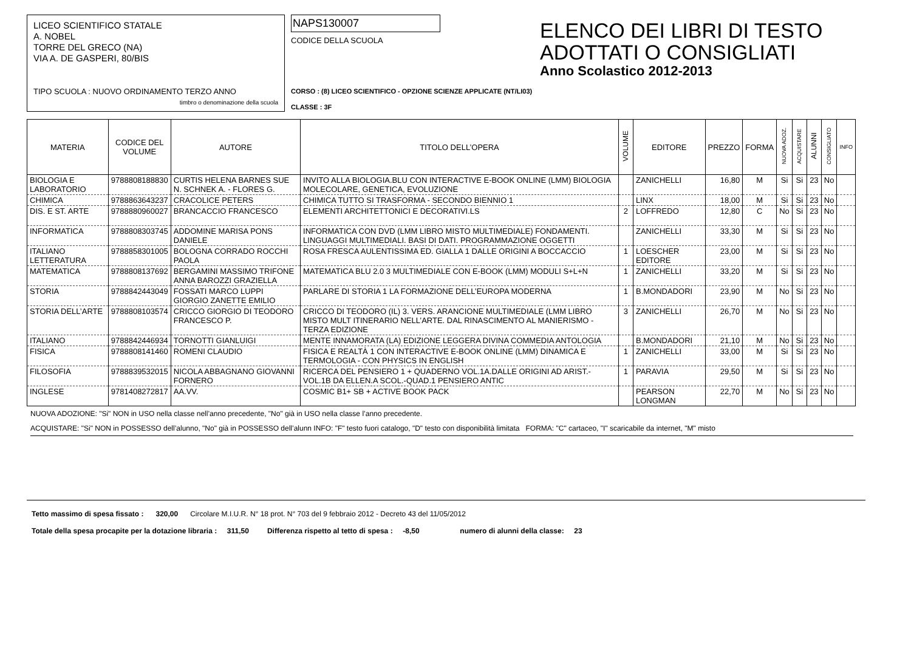LICEO SCIENTIFICO STATALE
A. NOBEL
TORRE DEL GRECO (NA)
VIA A. DE GASPERI, 80/BIS
TIPO SCUOLA : NUOVO ORDINAMENTO TERZO ANNO
timbro o denominazione della scuola
NAPS130007
CODICE DELLA SCUOLA
CORSO : (8) LICEO SCIENTIFICO - OPZIONE SCIENZE APPLICATE (NT/LI03)
CLASSE : 3F
ELENCO DEI LIBRI DI TESTO
ADOTTATI O CONSIGLIATI
Anno Scolastico 2012-2013
| MATERIA | CODICE DEL VOLUME | AUTORE | TITOLO DELL’OPERA | VOLUME | EDITORE | PREZZO | FORMA | NUOVA ADOZ. | ACQUISTARE | ALUNNI | CONSIGLIATO | INFO |
| --- | --- | --- | --- | --- | --- | --- | --- | --- | --- | --- | --- | --- |
| BIOLOGIA E LABORATORIO | 9788808188830 | CURTIS HELENA BARNES SUE N. SCHNEK A. - FLORES G. | INVITO ALLA BIOLOGIA.BLU CON INTERACTIVE E-BOOK ONLINE (LMM) BIOLOGIA MOLECOLARE, GENETICA, EVOLUZIONE | | ZANICHELLI | 16,80 | M | Si | Si | 23 | No | |
| CHIMICA | 9788863643237 | CRACOLICE PETERS | CHIMICA TUTTO SI TRASFORMA - SECONDO BIENNIO 1 | | LINX | 18,00 | M | Si | Si | 23 | No | |
| DIS. E ST. ARTE | 9788880960027 | BRANCACCIO FRANCESCO | ELEMENTI ARCHITETTONICI E DECORATIVI.LS | 2 | LOFFREDO | 12,80 | C | No | Si | 23 | No | |
| INFORMATICA | 9788808303745 | ADDOMINE MARISA PONS DANIELE | INFORMATICA CON DVD (LMM LIBRO MISTO MULTIMEDIALE) FONDAMENTI. LINGUAGGI MULTIMEDIALI. BASI DI DATI. PROGRAMMAZIONE OGGETTI | | ZANICHELLI | 33,30 | M | Si | Si | 23 | No | |
| ITALIANO LETTERATURA | 9788858301005 | BOLOGNA CORRADO ROCCHI PAOLA | ROSA FRESCA AULENTISSIMA ED. GIALLA 1 DALLE ORIGINI A BOCCACCIO | 1 | LOESCHER EDITORE | 23,00 | M | Si | Si | 23 | No | |
| MATEMATICA | 9788808137692 | BERGAMINI MASSIMO TRIFONE ANNA BAROZZI GRAZIELLA | MATEMATICA BLU 2.0 3 MULTIMEDIALE CON E-BOOK (LMM) MODULI S+L+N | 1 | ZANICHELLI | 33,20 | M | Si | Si | 23 | No | |
| STORIA | 9788842443049 | FOSSATI MARCO LUPPI GIORGIO ZANETTE EMILIO | PARLARE DI STORIA 1 LA FORMAZIONE DELL’EUROPA MODERNA | 1 | B.MONDADORI | 23,90 | M | No | Si | 23 | No | |
| STORIA DELL’ARTE | 9788808103574 | CRICCO GIORGIO DI TEODORO FRANCESCO P. | CRICCO DI TEODORO (IL) 3. VERS. ARANCIONE MULTIMEDIALE (LMM LIBRO MISTO MULT ITINERARIO NELL’ARTE. DAL RINASCIMENTO AL MANIERISMO - TERZA EDIZIONE | 3 | ZANICHELLI | 26,70 | M | No | Si | 23 | No | |
| ITALIANO | 9788842446934 | TORNOTTI GIANLUIGI | MENTE INNAMORATA (LA) EDIZIONE LEGGERA DIVINA COMMEDIA ANTOLOGIA | | B.MONDADORI | 21,10 | M | No | Si | 23 | No | |
| FISICA | 9788808141460 | ROMENI CLAUDIO | FISICA E REALTÀ 1 CON INTERACTIVE E-BOOK ONLINE (LMM) DINAMICA E TERMOLOGIA - CON PHYSICS IN ENGLISH | 1 | ZANICHELLI | 33,00 | M | Si | Si | 23 | No | |
| FILOSOFIA | 9788839532015 | NICOLA ABBAGNANO GIOVANNI FORNERO | RICERCA DEL PENSIERO 1 + QUADERNO VOL.1A.DALLE ORIGINI AD ARIST.-VOL.1B DA ELLEN.A SCOL.-QUAD.1 PENSIERO ANTIC | 1 | PARAVIA | 29,50 | M | Si | Si | 23 | No | |
| INGLESE | 9781408272817 | AA.VV. | COSMIC B1+ SB + ACTIVE BOOK PACK | | PEARSON LONGMAN | 22,70 | M | No | Si | 23 | No | |
NUOVA ADOZIONE: "Si" NON in USO nella classe nell’anno precedente, "No" già in USO nella classe l’anno precedente.
ACQUISTARE: "Si" NON in POSSESSO dell’alunno, "No" già in POSSESSO dell’alunn INFO: "F" testo fuori catalogo, "D" testo con disponibilità limitata FORMA: "C" cartaceo, "I" scaricabile da internet, "M" misto
Tetto massimo di spesa fissato : 320,00 Circolare M.I.U.R. N° 18 prot. N° 703 del 9 febbraio 2012 - Decreto 43 del 11/05/2012
Totale della spesa procapite per la dotazione libraria : 311,50 Differenza rispetto al tetto di spesa : -8,50 numero di alunni della classe: 23